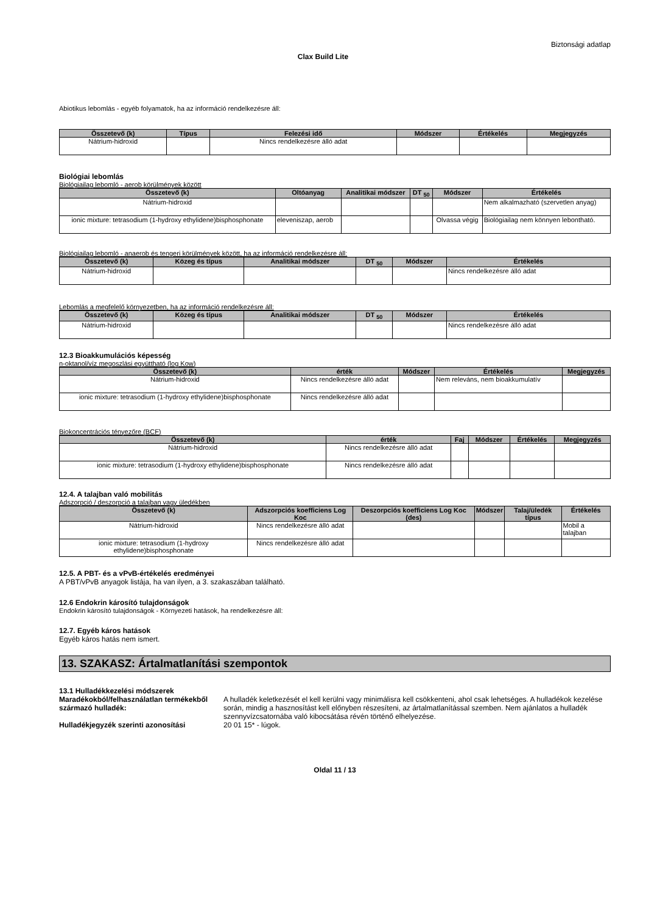Biztonsági adatlap
Clax Build Lite
Abiotikus lebomlás - egyéb folyamatok, ha az információ rendelkezésre áll:
| Összetevő (k) | Típus | Felezési idő | Módszer | Értékelés | Megjegyzés |
| --- | --- | --- | --- | --- | --- |
| Nátrium-hidroxid | | Nincs rendelkezésre álló adat | | | |
Biológiai lebomlás
Biológiailag lebomló - aerob körülmények között
| Összetevő (k) | Oltóanyag | Analitikai módszer | DT <sub>50</sub> | Módszer | Értékelés |
| --- | --- | --- | --- | --- | --- |
| Nátrium-hidroxid | | | | | Nem alkalmazható (szervetlen anyag) |
| ionic mixture: tetrasodium (1-hydroxy ethylidene)bisphosphonate | eleveniszap, aerob | | | Olvassa végig | Biológiailag nem könnyen lebontható. |
Biológiailag lebomló - anaerob és tengeri körülmények között, ha az információ rendelkezésre áll:
| Összetevő (k) | Közeg és típus | Analitikai módszer | DT <sub>50</sub> | Módszer | Értékelés |
| --- | --- | --- | --- | --- | --- |
| Nátrium-hidroxid | | | | | Nincs rendelkezésre álló adat |
Lebomlás a megfelelő környezetben, ha az információ rendelkezésre áll:
| Összetevő (k) | Közeg és típus | Analitikai módszer | DT <sub>50</sub> | Módszer | Értékelés |
| --- | --- | --- | --- | --- | --- |
| Nátrium-hidroxid | | | | | Nincs rendelkezésre álló adat |
12.3 Bioakkumulációs képesség
n-oktanol/víz megoszlási együttható (log Kow)
| Összetevő (k) | érték | Módszer | Értékelés | Megjegyzés |
| --- | --- | --- | --- | --- |
| Nátrium-hidroxid | Nincs rendelkezésre álló adat | | Nem releváns, nem bioakkumulatív | |
| ionic mixture: tetrasodium (1-hydroxy ethylidene)bisphosphonate | Nincs rendelkezésre álló adat | | | |
Biokoncentrációs tényezőre (BCF)
| Összetevő (k) | érték | Faj | Módszer | Értékelés | Megjegyzés |
| --- | --- | --- | --- | --- | --- |
| Nátrium-hidroxid | Nincs rendelkezésre álló adat | | | | |
| ionic mixture: tetrasodium (1-hydroxy ethylidene)bisphosphonate | Nincs rendelkezésre álló adat | | | | |
12.4. A talajban való mobilitás
Adszorpció / deszorpció a talajban vagy üledékben
| Összetevő (k) | Adszorpciós koefficiens Log Koc | Deszorpciós koefficiens Log Koc (des) | Módszer | Talaj/üledék típus | Értékelés |
| --- | --- | --- | --- | --- | --- |
| Nátrium-hidroxid | Nincs rendelkezésre álló adat | | | | Mobil a talajban |
| ionic mixture: tetrasodium (1-hydroxy ethylidene)bisphosphonate | Nincs rendelkezésre álló adat | | | | |
12.5. A PBT- és a vPvB-értékelés eredményei
A PBT/vPvB anyagok listája, ha van ilyen, a 3. szakaszában található.
12.6 Endokrin károsító tulajdonságok
Endokrin károsító tulajdonságok - Környezeti hatások, ha rendelkezésre áll:
12.7. Egyéb káros hatások
Egyéb káros hatás nem ismert.
13. SZAKASZ: Ártalmatlanítási szempontok
13.1 Hulladékkezelési módszerek
Maradékokból/felhasználatlan termékekből származó hulladék:
A hulladék keletkezését el kell kerülni vagy minimálisra kell csökkenteni, ahol csak lehetséges. A hulladékok kezelése során, mindig a hasznosítást kell előnyben részesíteni, az ártalmatlanítással szemben. Nem ajánlatos a hulladék szennyvízcsatornába való kibocsátása révén történő elhelyezése.
Hulladékjegyzék szerinti azonosítási 20 01 15* - lúgok.
Oldal 11 / 13